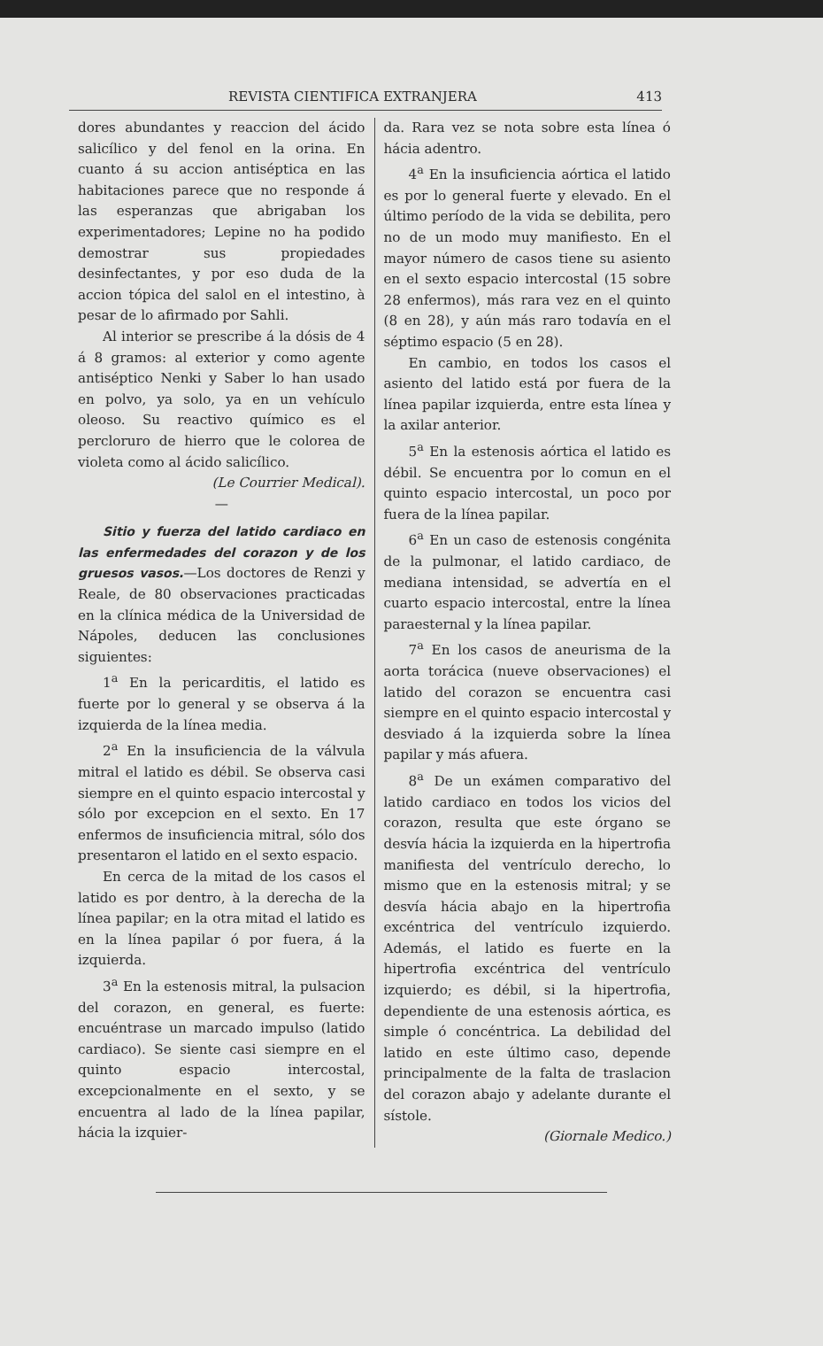REVISTA CIENTIFICA EXTRANJERA 413
dores abundantes y reaccion del ácido salicílico y del fenol en la orina. En cuanto á su accion antiséptica en las habitaciones parece que no responde á las esperanzas que abrigaban los experimentadores; Lepine no ha podido demostrar sus propiedades desinfectantes, y por eso duda de la accion tópica del salol en el intestino, à pesar de lo afirmado por Sahli.
Al interior se prescribe á la dósis de 4 á 8 gramos: al exterior y como agente antiséptico Nenki y Saber lo han usado en polvo, ya solo, ya en un vehículo oleoso. Su reactivo químico es el percloruro de hierro que le colorea de violeta como al ácido salicílico.
(Le Courrier Medical).
—
Sitio y fuerza del latido cardiaco en las enfermedades del corazon y de los gruesos vasos.—Los doctores de Renzi y Reale, de 80 observaciones practicadas en la clínica médica de la Universidad de Nápoles, deducen las conclusiones siguientes:
1<sup>a</sup> En la pericarditis, el latido es fuerte por lo general y se observa á la izquierda de la línea media.
2<sup>a</sup> En la insuficiencia de la válvula mitral el latido es débil. Se observa casi siempre en el quinto espacio intercostal y sólo por excepcion en el sexto. En 17 enfermos de insuficiencia mitral, sólo dos presentaron el latido en el sexto espacio.
En cerca de la mitad de los casos el latido es por dentro, à la derecha de la línea papilar; en la otra mitad el latido es en la línea papilar ó por fuera, á la izquierda.
3<sup>a</sup> En la estenosis mitral, la pulsacion del corazon, en general, es fuerte: encuéntrase un marcado impulso (latido cardiaco). Se siente casi siempre en el quinto espacio intercostal, excepcionalmente en el sexto, y se encuentra al lado de la línea papilar, hácia la izquier-
da. Rara vez se nota sobre esta línea ó hácia adentro.
4<sup>a</sup> En la insuficiencia aórtica el latido es por lo general fuerte y elevado. En el último período de la vida se debilita, pero no de un modo muy manifiesto. En el mayor número de casos tiene su asiento en el sexto espacio intercostal (15 sobre 28 enfermos), más rara vez en el quinto (8 en 28), y aún más raro todavía en el séptimo espacio (5 en 28).
En cambio, en todos los casos el asiento del latido está por fuera de la línea papilar izquierda, entre esta línea y la axilar anterior.
5<sup>a</sup> En la estenosis aórtica el latido es débil. Se encuentra por lo comun en el quinto espacio intercostal, un poco por fuera de la línea papilar.
6<sup>a</sup> En un caso de estenosis congénita de la pulmonar, el latido cardiaco, de mediana intensidad, se advertía en el cuarto espacio intercostal, entre la línea paraesternal y la línea papilar.
7<sup>a</sup> En los casos de aneurisma de la aorta torácica (nueve observaciones) el latido del corazon se encuentra casi siempre en el quinto espacio intercostal y desviado á la izquierda sobre la línea papilar y más afuera.
8<sup>a</sup> De un exámen comparativo del latido cardiaco en todos los vicios del corazon, resulta que este órgano se desvía hácia la izquierda en la hipertrofia manifiesta del ventrículo derecho, lo mismo que en la estenosis mitral; y se desvía hácia abajo en la hipertrofia excéntrica del ventrículo izquierdo. Además, el latido es fuerte en la hipertrofia excéntrica del ventrículo izquierdo; es débil, si la hipertrofia, dependiente de una estenosis aórtica, es simple ó concéntrica. La debilidad del latido en este último caso, depende principalmente de la falta de traslacion del corazon abajo y adelante durante el sístole.
(Giornale Medico.)